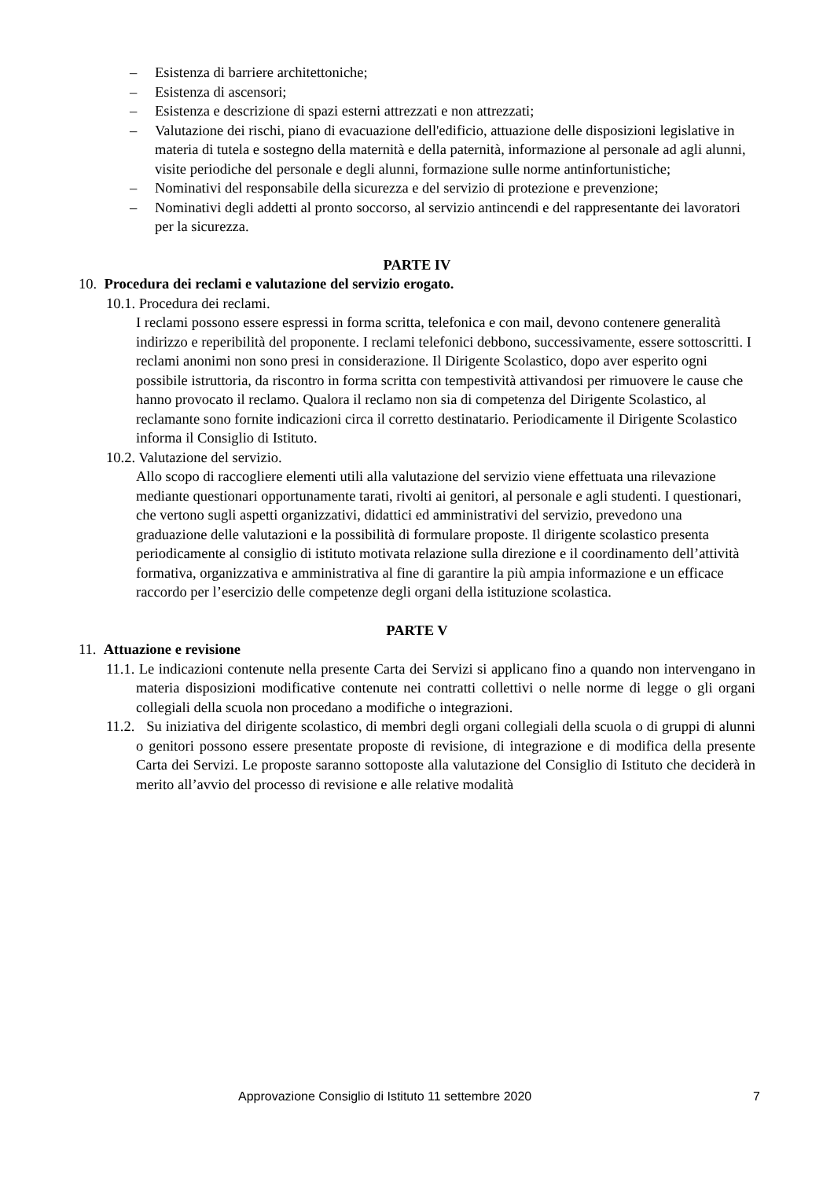– Esistenza di barriere architettoniche;
– Esistenza di ascensori;
– Esistenza e descrizione di spazi esterni attrezzati e non attrezzati;
– Valutazione dei rischi, piano di evacuazione dell'edificio, attuazione delle disposizioni legislative in materia di tutela e sostegno della maternità e della paternità, informazione al personale ad agli alunni, visite periodiche del personale e degli alunni, formazione sulle norme antinfortunistiche;
– Nominativi del responsabile della sicurezza e del servizio di protezione e prevenzione;
– Nominativi degli addetti al pronto soccorso, al servizio antincendi e del rappresentante dei lavoratori per la sicurezza.
PARTE IV
10. Procedura dei reclami e valutazione del servizio erogato.
10.1. Procedura dei reclami.
I reclami possono essere espressi in forma scritta, telefonica e con mail, devono contenere generalità indirizzo e reperibilità del proponente. I reclami telefonici debbono, successivamente, essere sottoscritti. I reclami anonimi non sono presi in considerazione. Il Dirigente Scolastico, dopo aver esperito ogni possibile istruttoria, da riscontro in forma scritta con tempestività attivandosi per rimuovere le cause che hanno provocato il reclamo. Qualora il reclamo non sia di competenza del Dirigente Scolastico, al reclamante sono fornite indicazioni circa il corretto destinatario. Periodicamente il Dirigente Scolastico informa il Consiglio di Istituto.
10.2. Valutazione del servizio.
Allo scopo di raccogliere elementi utili alla valutazione del servizio viene effettuata una rilevazione mediante questionari opportunamente tarati, rivolti ai genitori, al personale e agli studenti. I questionari, che vertono sugli aspetti organizzativi, didattici ed amministrativi del servizio, prevedono una graduazione delle valutazioni e la possibilità di formulare proposte. Il dirigente scolastico presenta periodicamente al consiglio di istituto motivata relazione sulla direzione e il coordinamento dell’attività formativa, organizzativa e amministrativa al fine di garantire la più ampia informazione e un efficace raccordo per l’esercizio delle competenze degli organi della istituzione scolastica.
PARTE V
11. Attuazione e revisione
11.1. Le indicazioni contenute nella presente Carta dei Servizi si applicano fino a quando non intervengano in materia disposizioni modificative contenute nei contratti collettivi o nelle norme di legge o gli organi collegiali della scuola non procedano a modifiche o integrazioni.
11.2. Su iniziativa del dirigente scolastico, di membri degli organi collegiali della scuola o di gruppi di alunni o genitori possono essere presentate proposte di revisione, di integrazione e di modifica della presente Carta dei Servizi. Le proposte saranno sottoposte alla valutazione del Consiglio di Istituto che deciderà in merito all’avvio del processo di revisione e alle relative modalità
Approvazione Consiglio di Istituto 11 settembre 2020 7